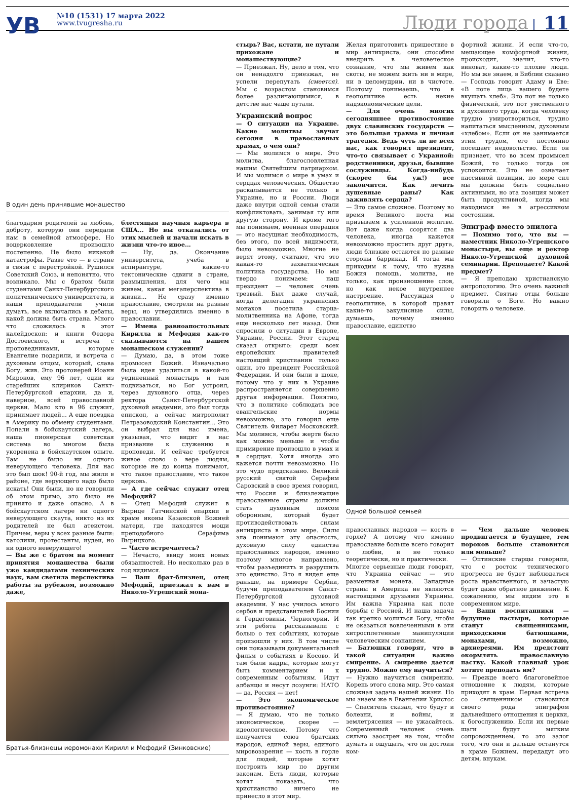УВ
№10 (1531) 17 марта 2022
www.tvugresha.ru
Люди города
11
В один день принявшие монашество
благодарим родителей за любовь, доброту, которую они передали нам в семейной атмосфере. Но воцерковление произошло постепенно. Не было никакой катастрофы. Разве что — в стране в связи с перестройкой. Рушился Советский Союз, и непонятно, что возникало. Мы с братом были студентами Санкт-Петербургского политехнического университета, и наши преподаватели учили думать, все включались в дебаты, какой должна быть страна. Много что сложилось в этот калейдоскоп: и книги Федора Достоевского, и встреча с проповедниками, которые Евангелие подарили, и встреча с духовным отцом, который, слава Богу, жив. Это протоиерей Иоанн Миронов, ему 96 лет, один из старейших клириков Санкт-Петербургской епархии, да и, наверное, всей православной церкви. Мало кто в 96 служит, принимает людей... А еще поездка в Америку по обмену студентами. Попали в бойскаутский лагерь, наша пионерская советская система во многом была укоренена в бойскаутском опыте. Там не было ни одного неверующего человека. Для нас это был шок! 90-й год, мы жили в районе, где верующего надо было искать! Они были, но не говорили об этом прямо, это было не принято и даже опасно. А в бойскаутском лагере ни одного неверующего скаута, никто из их родителей не был атеистом. Причем, веры у всех разные были: католики, протестанты, иудеи, но ни одного неверующего!
— Вы же с братом на момент принятия монашества были уже кандидатами технических наук, вам светила перспектива работы за рубежом, возможно даже,
блестящая научная карьера в США... Но вы отказались от этих мыслей и начали искать в жизни что-то иное...
— Ну, да. Окончание университета, учеба в аспирантуре, какие-то тектонические сдвиги в стране, размышления, для чего мы живем, какая мегаперспектива в жизни... Не сразу именно православие, смотрели на разные веры, но утвердились именно в православии.
— Имена равноапостольных Кирилла и Мефодия как-то сказываются на вашем монашеском служении?
— Думаю, да, в этом тоже промысел Божий. Изначально была идея удалиться в какой-то уединенный монастырь и там подвизаться, но Бог устроил, через духовного отца, через ректора Санкт-Петербургской духовной академии, это был тогда епископ, а сейчас митрополит Петразоводский Константин... Это он выбрал для нас имена, указывая, что видит в нас призвание к служению в проповеди. И сейчас требуется живое слово о вере людям, которые не до конца понимают, что такое православие, что такое церковь.
— А где сейчас служит отец Мефодий?
— Отец Мефодий служит в Вырице Гатчинской епархии в храме иконы Казанской Божией матери, где находятся мощи преподобного Серафима Вырицкого.
— Часто встречаетесь?
— Нечасто, ввиду моих новых обязанностей. Но несколько раз в год видимся.
— Ваш брат-близнец, отец Мефодий, приезжал к вам в Николо-Угрешский мона-
Братья-близнецы иеромонахи Кирилл и Мефодий (Зинковские)
стырь? Вас, кстати, не путали прихожане и монашествующие?
— Приезжал. Ну, дело в том, что он ненадолго приезжал, не успели перепутать (смеется). Мы с возрастом становимся более различающимися, в детстве нас чаще путали.
Украинский вопрос
— О ситуации на Украине. Какие молитвы звучат сегодня в православных храмах, о чем они?
— Мы молимся о мире. Это молитва, благословленная нашим Святейшим патриархом. И мы молимся о мире в умах и сердцах человеческих. Общество раскалывается не только в Украине, но и России. Люди даже внутри одной семьи стали конфликтовать, занимая ту или другую сторону. И кроме того мы понимаем, военная операция — это насущная необходимость, без этого, по всей видимости, было невозможно. Многие не верят этому, считают, что это какая-то захватническая политика государства. Но мы твердо понимаем: наш президент — человек очень трезвый. Был даже случай, когда делегация украинских монахов посетила старца-молитвенника на Афоне, тогда еще несколько лет назад. Они спросили о ситуации в Европе, Украине, России. Этот старец сказал открыто: среди всех европейских правителей настоящий христианин только один, это президент Российской Федерации. И они были в шоке, потому что у них в Украине распространяется совершенно другая информация. Понятно, что в политике соблюдать все евангельские нормы невозможно, это говорил еще Святитель Филарет Московский. Мы молимся, чтобы жертв было как можно меньше и чтобы примирение произошло в умах и в сердцах. Хотя иногда это кажется почти невозможно. Но это чудо предсказано. Великий русский святой Серафим Саровский в свое время говорил, что Россия и близлежащие православные страны должны стать духовным поясом оборонным, который будет противодействовать силам антихриста в этом мире. Силы зла понимают эту опасность, духовную силу единства православных народов, именно поэтому многое направлено, чтобы разъединить и разрушить это единство. Это я видел еще раньше, на примере Сербии, будучи преподавателем Санкт-Петербургской духовной академии. У нас училось много сербов и представителей Боснии и Герцеговины, Черногории. И эти ребята рассказывали с болью о тех событиях, которые произошли у них. В том числе они показывали документальный фильм о событиях в Косово. И там были кадры, которые могут быть комментарием и к современным событиям. Идут албанцы и несут лозунги: НАТО — да, Россия — нет!
— Это экономическое противостояние?
— Я думаю, что не только экономическое, скорее — идеологическое. Потому что получается союз братских народов, единой веры, единого мировоззрения — кость в горле для людей, которые хотят построить мир по другим законам. Есть люди, которые хотят показать, что христианство ничего не принесло в этот мир.
Желая приготовить пришествие в мир антихриста, они способны внедрить в человеческое сознание, что мы живем как скоты, не можем жить ни в мире, ни в целомудрии, ни в чистоте. Поэтому понимаешь, что в геополитике есть некие надэкономические цели.
— Для очень многих сегодняшнее противостояние двух славянских государств — это большая травма и личная трагедия. Ведь чуть ли не всех нас, как говорил президент, что-то связывает с Украиной: родственники, друзья, бывшие сослуживцы. Когда-нибудь (скорее бы уж!) все закончится. Как лечить душевные раны? Как заживлять сердца?
— Это самое сложное. Поэтому во время Великого поста мы призываем к усиленной молитве. Вот даже когда ссорятся два человека, иногда кажется невозможно простить друг друга, люди близкие остаются по разные стороны баррикад. И тогда мы приходим к тому, что нужна Божия помощь, молитва, не только, как произношение слов, но как некое внутреннее настроение. Рассуждая о геополитике, в которой правят какие-то закулисные силы, думаешь, почему именно православие, единство
фортной жизни. И если что-то, мешающее комфортной жизни, происходит, значит, кто-то виноват, какие-то плохие люди. Но мы же знаем, в Библии сказано — Господь говорит Адаму и Еве: «В поте лица вашего будете вкушать хлеб». Это пот не только физический, это пот умственного и духовного труда, когда человеку трудно умиротвориться, трудно напитаться мысленным, духовным «хлебом». Если он не занимается этим трудом, его постоянно посещает недовольство. Если он признает, что во всем промысел Божий, то только тогда он успокоится. Это не означает пассивной позиции, по мере сил мы должны быть социально активными, но эта позиция может быть продуктивной, когда мы находимся не в агрессивном состоянии.
Эпиграф вместо эпилога
— Помимо того, что вы — наместник Николо-Угрешского монастыря, вы еще и ректор Николо-Угрешской духовной семинарии. Преподаете? Какой предмет?
— Я преподаю христианскую антропологию. Это очень важный предмет. Святые отцы больше говорили о Боге. Но важно говорить о человеке.
Одной большой семьей
православных народов — кость в горле? А потому что именно православие больше всего говорит о любви, и не только теоретически, но и практически.
Многие серьезные люди говорят, что Украина сейчас — это разменная монета. Западные страны и Америка не являются настоящими друзьями Украины. Им важна Украина как поле борьбы с Россией. И наша задача так крепко молиться Богу, чтобы не оказаться вовлеченными в эти хитросплетенные манипуляции человеческим сознанием.
— Батюшки говорят, что в такой ситуации важно смирение. А смирение дается трудно. Можно ему научиться?
— Нужно научиться смирению. Корень этого слова мир. Это самая сложная задача нашей жизни. Но мы знаем же в Евангелии Христос — Спаситель сказал, что будут и болезни, и войны, и землетрясения — не ужасайтесь. Современный человек очень сильно заострен на том, чтобы думать и ощущать, что он достоин ком-
— Чем дальше человек продвигается в будущее, тем пороков больше становится или меньше?
— Оптинские старцы говорили, что с ростом технического прогресса не будет наблюдаться роста нравственного, и зачастую будет даже обратное движение. К сожалению, мы видим это в современном мире.
— Ваши воспитанники — будущие пастыри, которые станут священниками, приходскими батюшками, монахами, возможно, архиереями. Им предстоит окормлять православную паству. Какой главный урок хотите преподать им?
— Прежде всего благоговейное отношение к людям, которые приходят в храм. Первая встреча со священником становится своего рода эпиграфом дальнейшего отношения к церкви, к богослужению. Если их первые шаги будут мягким сопровождением, то это залог того, что они и дальше останутся в храме Божием, передадут это детям, внукам.